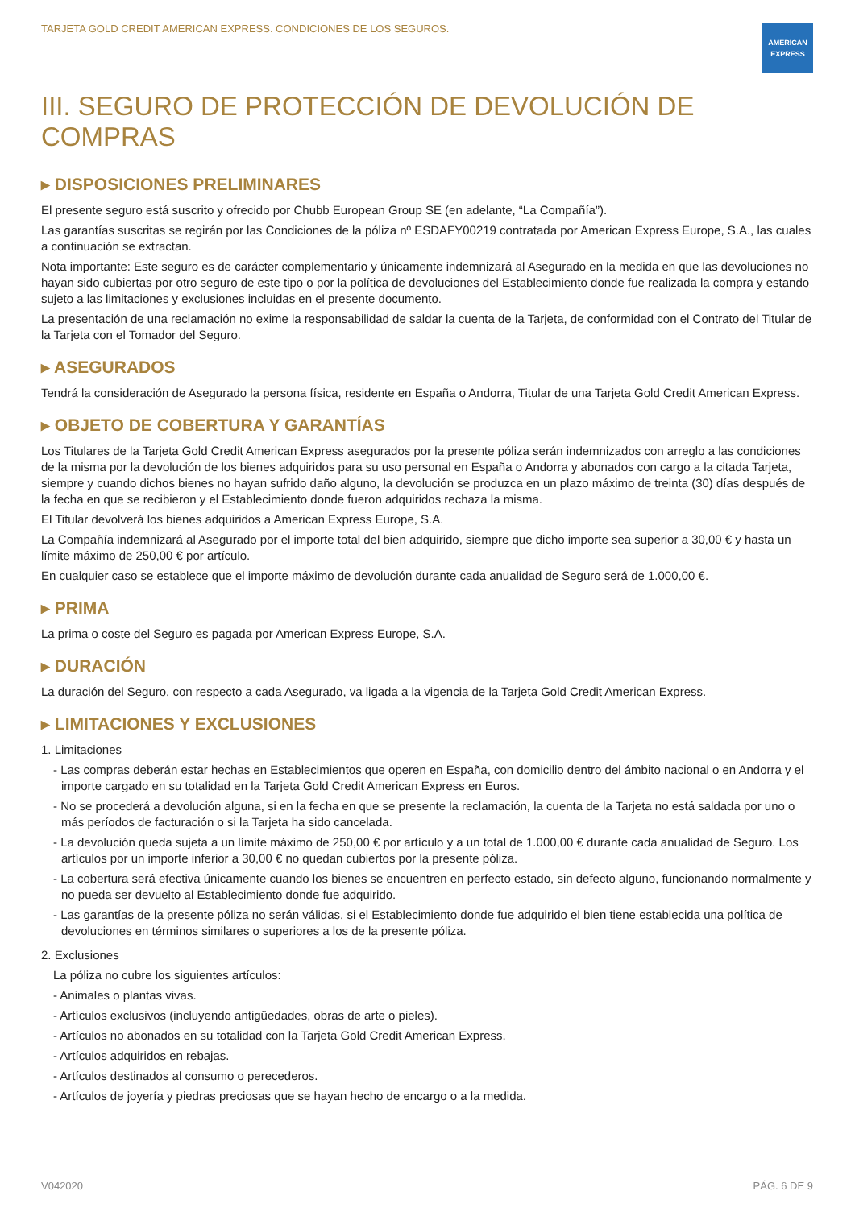TARJETA GOLD CREDIT AMERICAN EXPRESS. CONDICIONES DE LOS SEGUROS.
AMERICAN
EXPRESS
III. SEGURO DE PROTECCIÓN DE DEVOLUCIÓN DE COMPRAS
▸ DISPOSICIONES PRELIMINARES
El presente seguro está suscrito y ofrecido por Chubb European Group SE (en adelante, “La Compañía”).
Las garantías suscritas se regirán por las Condiciones de la póliza nº ESDAFY00219 contratada por American Express Europe, S.A., las cuales a continuación se extractan.
Nota importante: Este seguro es de carácter complementario y únicamente indemnizará al Asegurado en la medida en que las devoluciones no hayan sido cubiertas por otro seguro de este tipo o por la política de devoluciones del Establecimiento donde fue realizada la compra y estando sujeto a las limitaciones y exclusiones incluidas en el presente documento.
La presentación de una reclamación no exime la responsabilidad de saldar la cuenta de la Tarjeta, de conformidad con el Contrato del Titular de la Tarjeta con el Tomador del Seguro.
▸ ASEGURADOS
Tendrá la consideración de Asegurado la persona física, residente en España o Andorra, Titular de una Tarjeta Gold Credit American Express.
▸ OBJETO DE COBERTURA Y GARANTÍAS
Los Titulares de la Tarjeta Gold Credit American Express asegurados por la presente póliza serán indemnizados con arreglo a las condiciones de la misma por la devolución de los bienes adquiridos para su uso personal en España o Andorra y abonados con cargo a la citada Tarjeta, siempre y cuando dichos bienes no hayan sufrido daño alguno, la devolución se produzca en un plazo máximo de treinta (30) días después de la fecha en que se recibieron y el Establecimiento donde fueron adquiridos rechaza la misma.
El Titular devolverá los bienes adquiridos a American Express Europe, S.A.
La Compañía indemnizará al Asegurado por el importe total del bien adquirido, siempre que dicho importe sea superior a 30,00 € y hasta un límite máximo de 250,00 € por artículo.
En cualquier caso se establece que el importe máximo de devolución durante cada anualidad de Seguro será de 1.000,00 €.
▸ PRIMA
La prima o coste del Seguro es pagada por American Express Europe, S.A.
▸ DURACIÓN
La duración del Seguro, con respecto a cada Asegurado, va ligada a la vigencia de la Tarjeta Gold Credit American Express.
▸ LIMITACIONES Y EXCLUSIONES
1. Limitaciones
- Las compras deberán estar hechas en Establecimientos que operen en España, con domicilio dentro del ámbito nacional o en Andorra y el importe cargado en su totalidad en la Tarjeta Gold Credit American Express en Euros.
- No se procederá a devolución alguna, si en la fecha en que se presente la reclamación, la cuenta de la Tarjeta no está saldada por uno o más períodos de facturación o si la Tarjeta ha sido cancelada.
- La devolución queda sujeta a un límite máximo de 250,00 € por artículo y a un total de 1.000,00 € durante cada anualidad de Seguro. Los artículos por un importe inferior a 30,00 € no quedan cubiertos por la presente póliza.
- La cobertura será efectiva únicamente cuando los bienes se encuentren en perfecto estado, sin defecto alguno, funcionando normalmente y no pueda ser devuelto al Establecimiento donde fue adquirido.
- Las garantías de la presente póliza no serán válidas, si el Establecimiento donde fue adquirido el bien tiene establecida una política de devoluciones en términos similares o superiores a los de la presente póliza.
2. Exclusiones
La póliza no cubre los siguientes artículos:
- Animales o plantas vivas.
- Artículos exclusivos (incluyendo antigüedades, obras de arte o pieles).
- Artículos no abonados en su totalidad con la Tarjeta Gold Credit American Express.
- Artículos adquiridos en rebajas.
- Artículos destinados al consumo o perecederos.
- Artículos de joyería y piedras preciosas que se hayan hecho de encargo o a la medida.
V042020 PÁG. 6 DE 9